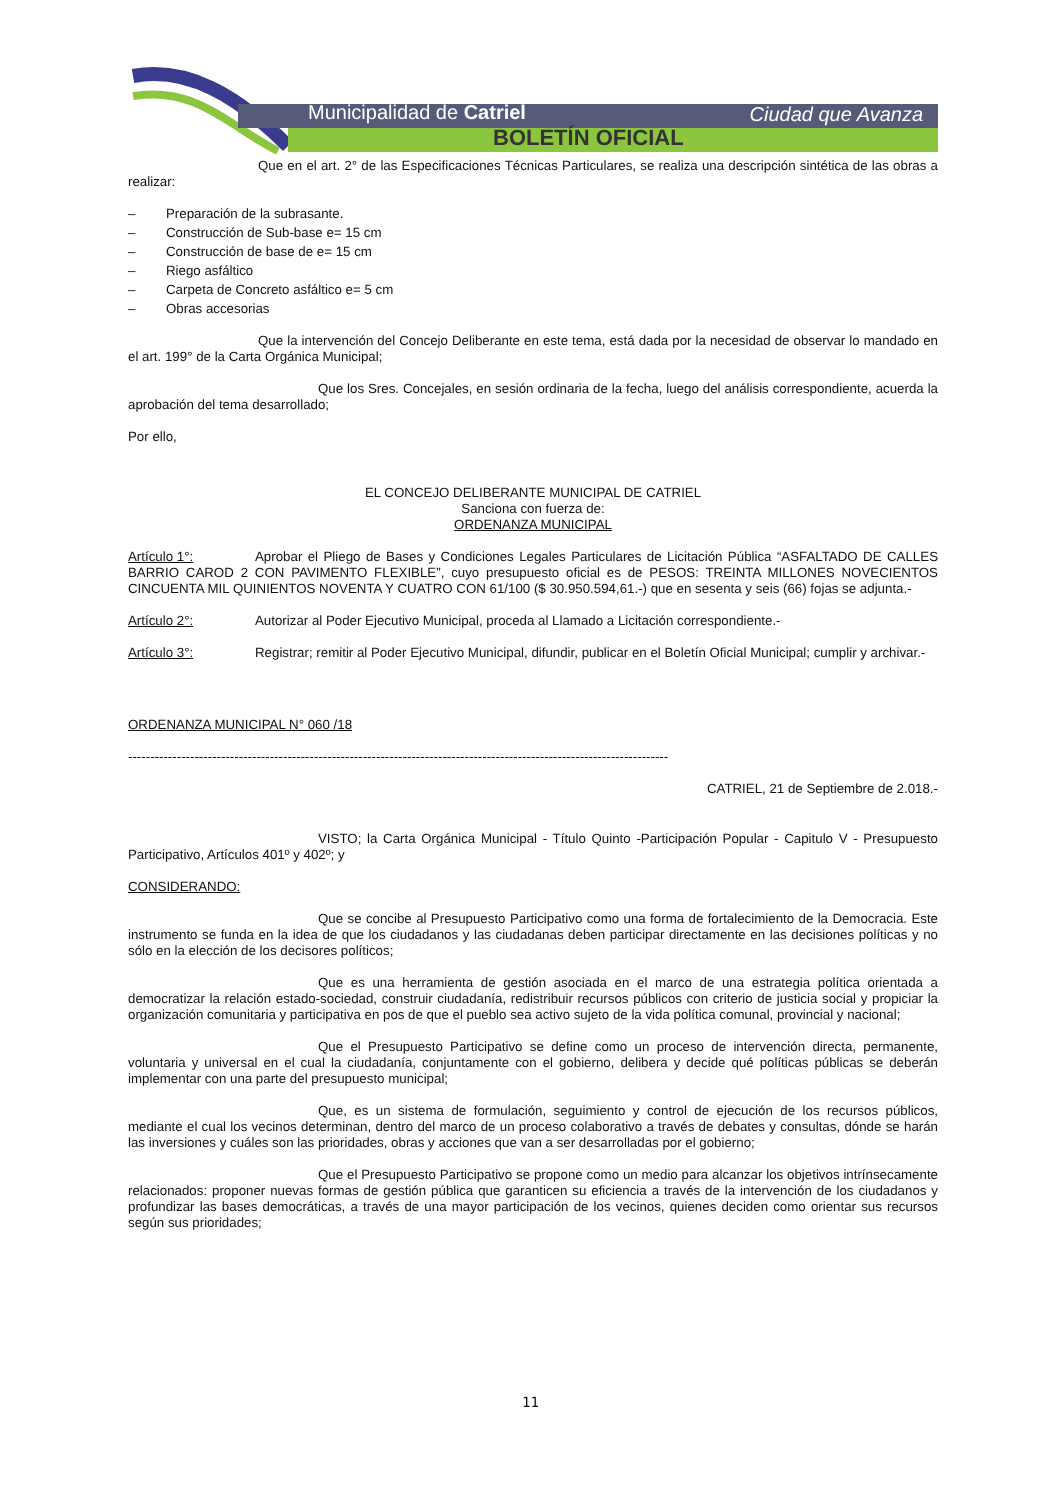Municipalidad de Catriel Ciudad que Avanza
BOLETÍN OFICIAL
Que en el art. 2° de las Especificaciones Técnicas Particulares, se realiza una descripción sintética de las obras a realizar:
– Preparación de la subrasante.
– Construcción de Sub-base e= 15 cm
– Construcción de base de e= 15 cm
– Riego asfáltico
– Carpeta de Concreto asfáltico e= 5 cm
– Obras accesorias
Que la intervención del Concejo Deliberante en este tema, está dada por la necesidad de observar lo mandado en el art. 199° de la Carta Orgánica Municipal;
Que los Sres. Concejales, en sesión ordinaria de la fecha, luego del análisis correspondiente, acuerda la aprobación del tema desarrollado;
Por ello,
EL CONCEJO DELIBERANTE MUNICIPAL DE CATRIEL
Sanciona con fuerza de:
ORDENANZA MUNICIPAL
Artículo 1°: Aprobar el Pliego de Bases y Condiciones Legales Particulares de Licitación Pública “ASFALTADO DE CALLES BARRIO CAROD 2 CON PAVIMENTO FLEXIBLE”, cuyo presupuesto oficial es de PESOS: TREINTA MILLONES NOVECIENTOS CINCUENTA MIL QUINIENTOS NOVENTA Y CUATRO CON 61/100 ($ 30.950.594,61.-) que en sesenta y seis (66) fojas se adjunta.-
Artículo 2°: Autorizar al Poder Ejecutivo Municipal, proceda al Llamado a Licitación correspondiente.-
Artículo 3°: Registrar; remitir al Poder Ejecutivo Municipal, difundir, publicar en el Boletín Oficial Municipal; cumplir y archivar.-
ORDENANZA MUNICIPAL N° 060 /18
--------------------------------------------------------------------------------------------------------------------------
CATRIEL, 21 de Septiembre de 2.018.-
VISTO; la Carta Orgánica Municipal - Título Quinto -Participación Popular - Capitulo V - Presupuesto Participativo, Artículos 401º y 402º; y
CONSIDERANDO:
Que se concibe al Presupuesto Participativo como una forma de fortalecimiento de la Democracia. Este instrumento se funda en la idea de que los ciudadanos y las ciudadanas deben participar directamente en las decisiones políticas y no sólo en la elección de los decisores políticos;
Que es una herramienta de gestión asociada en el marco de una estrategia política orientada a democratizar la relación estado-sociedad, construir ciudadanía, redistribuir recursos públicos con criterio de justicia social y propiciar la organización comunitaria y participativa en pos de que el pueblo sea activo sujeto de la vida política comunal, provincial y nacional;
Que el Presupuesto Participativo se define como un proceso de intervención directa, permanente, voluntaria y universal en el cual la ciudadanía, conjuntamente con el gobierno, delibera y decide qué políticas públicas se deberán implementar con una parte del presupuesto municipal;
Que, es un sistema de formulación, seguimiento y control de ejecución de los recursos públicos, mediante el cual los vecinos determinan, dentro del marco de un proceso colaborativo a través de debates y consultas, dónde se harán las inversiones y cuáles son las prioridades, obras y acciones que van a ser desarrolladas por el gobierno;
Que el Presupuesto Participativo se propone como un medio para alcanzar los objetivos intrínsecamente relacionados: proponer nuevas formas de gestión pública que garanticen su eficiencia a través de la intervención de los ciudadanos y profundizar las bases democráticas, a través de una mayor participación de los vecinos, quienes deciden como orientar sus recursos según sus prioridades;
11